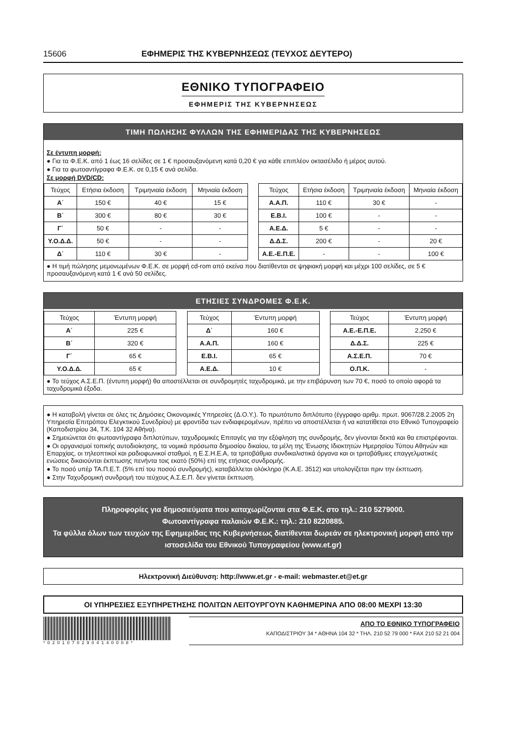15606 ΕΦΗΜΕΡΙΣ ΤΗΣ ΚΥΒΕΡΝΗΣΕΩΣ (ΤΕΥΧΟΣ ΔΕΥΤΕΡΟ)
ΕΘΝΙΚΟ ΤΥΠΟΓΡΑΦΕΙΟ
ΕΦΗΜΕΡΙΣ ΤΗΣ ΚΥΒΕΡΝΗΣΕΩΣ
ΤΙΜΗ ΠΩΛΗΣΗΣ ΦΥΛΛΩΝ ΤΗΣ ΕΦΗΜΕΡΙΔΑΣ ΤΗΣ ΚΥΒΕΡΝΗΣΕΩΣ
Σε έντυπη μορφή:
● Για τα Φ.Ε.Κ. από 1 έως 16 σελίδες σε 1 € προσαυξανόμενη κατά 0,20 € για κάθε επιπλέον οκτασέλιδο ή μέρος αυτού.
● Για τα φωτοαντίγραφα Φ.Ε.Κ. σε 0,15 € ανά σελίδα.
Σε μορφή DVD/CD:
| Τεύχος | Ετήσια έκδοση | Τριμηνιαία έκδοση | Μηνιαία έκδοση |
| --- | --- | --- | --- |
| Α΄ | 150 € | 40 € | 15 € |
| Β΄ | 300 € | 80 € | 30 € |
| Γ΄ | 50 € | - | - |
| Υ.Ο.Δ.Δ. | 50 € | - | - |
| Δ΄ | 110 € | 30 € | - |
| Τεύχος | Ετήσια έκδοση | Τριμηνιαία έκδοση | Μηνιαία έκδοση |
| --- | --- | --- | --- |
| Α.Α.Π. | 110 € | 30 € | - |
| Ε.Β.Ι. | 100 € | - | - |
| Α.Ε.Δ. | 5 € | - | - |
| Δ.Δ.Σ. | 200 € | - | 20 € |
| Α.Ε.-Ε.Π.Ε. | - | - | 100 € |
● Η τιμή πώλησης μεμονωμένων Φ.Ε.Κ. σε μορφή cd-rom από εκείνα που διατίθενται σε ψηφιακή μορφή και μέχρι 100 σελίδες, σε 5 € προσαυξανόμενη κατά 1 € ανά 50 σελίδες.
ΕΤΗΣΙΕΣ ΣΥΝΔΡΟΜΕΣ Φ.Ε.Κ.
| Τεύχος | Έντυπη μορφή |
| --- | --- |
| Α΄ | 225 € |
| Β΄ | 320 € |
| Γ΄ | 65 € |
| Υ.Ο.Δ.Δ. | 65 € |
| Τεύχος | Έντυπη μορφή |
| --- | --- |
| Δ΄ | 160 € |
| Α.Α.Π. | 160 € |
| Ε.Β.Ι. | 65 € |
| Α.Ε.Δ. | 10 € |
| Τεύχος | Έντυπη μορφή |
| --- | --- |
| Α.Ε.-Ε.Π.Ε. | 2.250 € |
| Δ.Δ.Σ. | 225 € |
| Α.Σ.Ε.Π. | 70 € |
| Ο.Π.Κ. | - |
● Το τεύχος Α.Σ.Ε.Π. (έντυπη μορφή) θα αποστέλλεται σε συνδρομητές ταχυδρομικά, με την επιβάρυνση των 70 €, ποσό το οποίο αφορά τα ταχυδρομικά έξοδα.
● Η καταβολή γίνεται σε όλες τις Δημόσιες Οικονομικές Υπηρεσίες (Δ.Ο.Υ.). Το πρωτότυπο διπλότυπο (έγγραφο αριθμ. πρωτ. 9067/28.2.2005 2η Υπηρεσία Επιτρόπου Ελεγκτικού Συνεδρίου) με φροντίδα των ενδιαφερομένων, πρέπει να αποστέλλεται ή να κατατίθεται στο Εθνικό Τυπογραφείο (Καποδιστρίου 34, Τ.Κ. 104 32 Αθήνα).
● Σημειώνεται ότι φωτοαντίγραφα διπλοτύπων, ταχυδρομικές Επιταγές για την εξόφληση της συνδρομής, δεν γίνονται δεκτά και θα επιστρέφονται.
● Οι οργανισμοί τοπικής αυτοδιοίκησης, τα νομικά πρόσωπα δημοσίου δικαίου, τα μέλη της Ένωσης Ιδιοκτητών Ημερησίου Τύπου Αθηνών και Επαρχίας, οι τηλεοπτικοί και ραδιοφωνικοί σταθμοί, η Ε.Σ.Η.Ε.Α, τα τριτοβάθμια συνδικαλιστικά όργανα και οι τριτοβάθμιες επαγγελματικές ενώσεις δικαιούνται έκπτωσης πενήντα τοις εκατό (50%) επί της ετήσιας συνδρομής.
● Το ποσό υπέρ ΤΑ.Π.Ε.Τ. (5% επί του ποσού συνδρομής), καταβάλλεται ολόκληρο (Κ.Α.Ε. 3512) και υπολογίζεται πριν την έκπτωση.
● Στην Ταχυδρομική συνδρομή του τεύχους Α.Σ.Ε.Π. δεν γίνεται έκπτωση.
Πληροφορίες για δημοσιεύματα που καταχωρίζονται στα Φ.Ε.Κ. στο τηλ.: 210 5279000.
Φωτοαντίγραφα παλαιών Φ.Ε.Κ.: τηλ.: 210 8220885.
Τα φύλλα όλων των τευχών της Εφημερίδας της Κυβερνήσεως διατίθενται δωρεάν σε ηλεκτρονική μορφή από την ιστοσελίδα του Εθνικού Τυπογραφείου (www.et.gr)
Ηλεκτρονική Διεύθυνση: http://www.et.gr - e-mail: webmaster.et@et.gr
ΟΙ ΥΠΗΡΕΣΙΕΣ ΕΞΥΠΗΡΕΤΗΣΗΣ ΠΟΛΙΤΩΝ ΛΕΙΤΟΥΡΓΟΥΝ ΚΑΘΗΜΕΡΙΝΑ ΑΠΟ 08:00 ΜΕΧΡΙ 13:30
*02010702904140008*
ΑΠΟ ΤΟ ΕΘΝΙΚΟ ΤΥΠΟΓΡΑΦΕΙΟ
ΚΑΠΟΔΙΣΤΡΙΟΥ 34 * ΑΘΗΝΑ 104 32 * ΤΗΛ. 210 52 79 000 * FAX 210 52 21 004